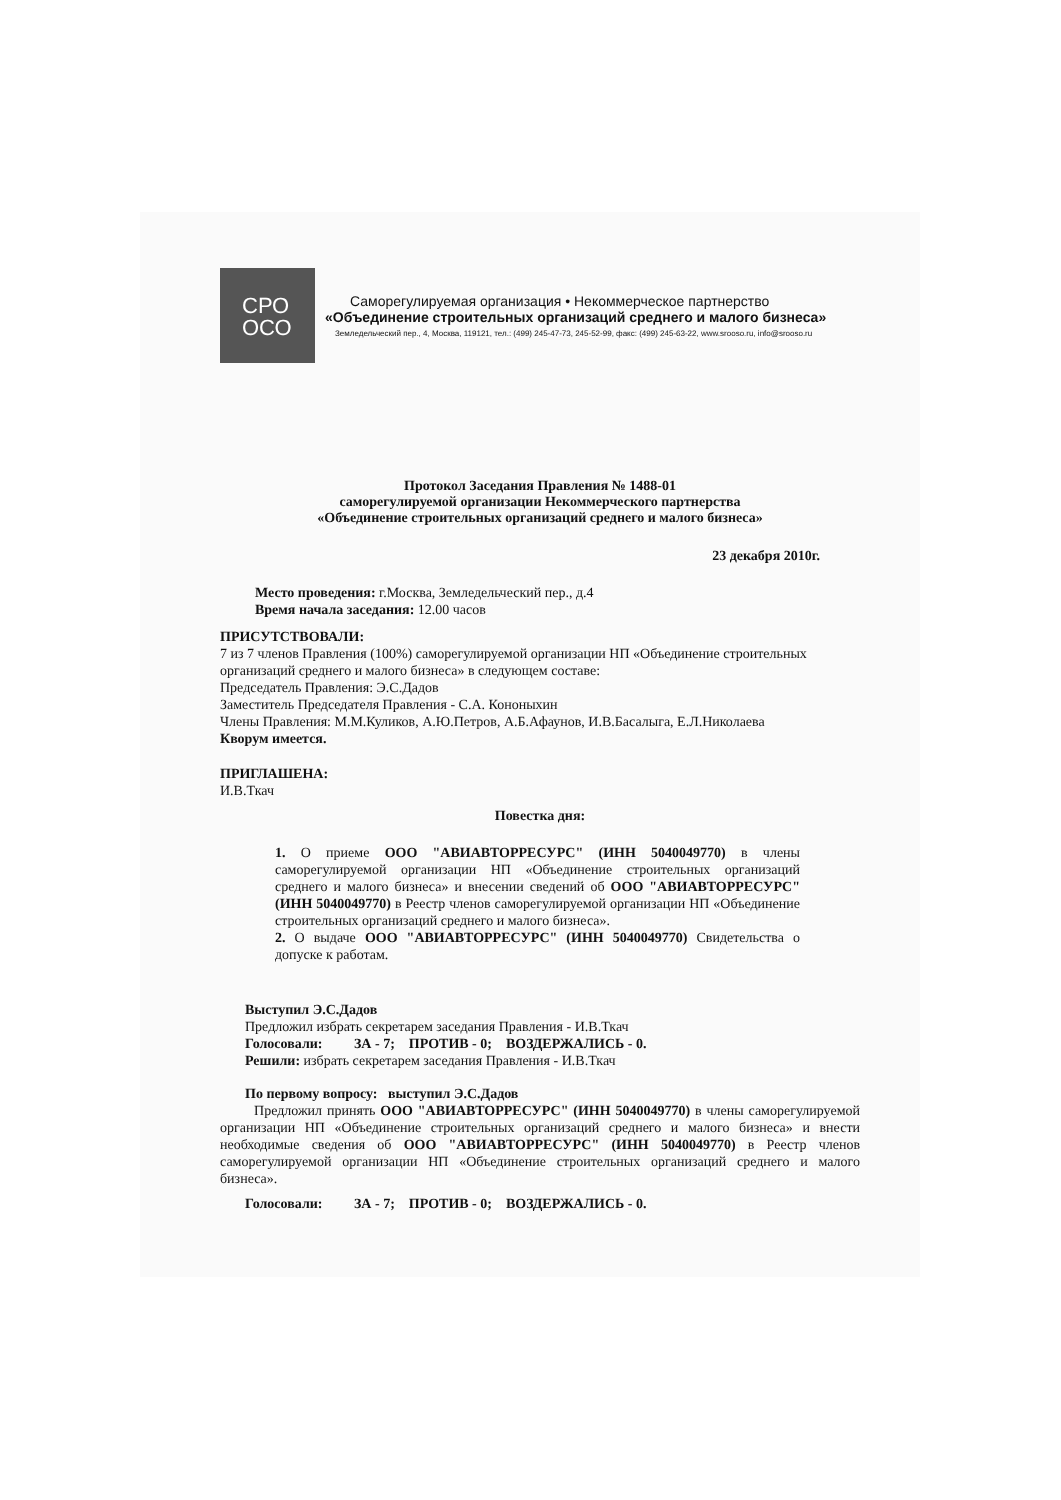СРО
ОСО
Саморегулируемая организация • Некоммерческое партнерство
«Объединение строительных организаций среднего и малого бизнеса»
Земледельческий пер., 4, Москва, 119121, тел.: (499) 245-47-73, 245-52-99, факс: (499) 245-63-22, www.srooso.ru, info@srooso.ru
Протокол Заседания Правления № 1488-01
саморегулируемой организации Некоммерческого партнерства
«Объединение строительных организаций среднего и малого бизнеса»
23 декабря 2010г.
Место проведения: г.Москва, Земледельческий пер., д.4
Время начала заседания: 12.00 часов
ПРИСУТСТВОВАЛИ:
7 из 7 членов Правления (100%) саморегулируемой организации НП «Объединение строительных организаций среднего и малого бизнеса» в следующем составе:
Председатель Правления: Э.С.Дадов
Заместитель Председателя Правления - С.А. Кононыхин
Члены Правления: М.М.Куликов, А.Ю.Петров, А.Б.Афаунов, И.В.Басалыга, Е.Л.Николаева
Кворум имеется.
ПРИГЛАШЕНА:
И.В.Ткач
Повестка дня:
1. О приеме ООО "АВИАВТОРРЕСУРС" (ИНН 5040049770) в члены саморегулируемой организации НП «Объединение строительных организаций среднего и малого бизнеса» и внесении сведений об ООО "АВИАВТОРРЕСУРС" (ИНН 5040049770) в Реестр членов саморегулируемой организации НП «Объединение строительных организаций среднего и малого бизнеса».
2. О выдаче ООО "АВИАВТОРРЕСУРС" (ИНН 5040049770) Свидетельства о допуске к работам.
Выступил Э.С.Дадов
Предложил избрать секретарем заседания Правления - И.В.Ткач
Голосовали: ЗА - 7; ПРОТИВ - 0; ВОЗДЕРЖАЛИСЬ - 0.
Решили: избрать секретарем заседания Правления - И.В.Ткач
По первому вопросу: выступил Э.С.Дадов
Предложил принять ООО "АВИАВТОРРЕСУРС" (ИНН 5040049770) в члены саморегулируемой организации НП «Объединение строительных организаций среднего и малого бизнеса» и внести необходимые сведения об ООО "АВИАВТОРРЕСУРС" (ИНН 5040049770) в Реестр членов саморегулируемой организации НП «Объединение строительных организаций среднего и малого бизнеса».
Голосовали: ЗА - 7; ПРОТИВ - 0; ВОЗДЕРЖАЛИСЬ - 0.